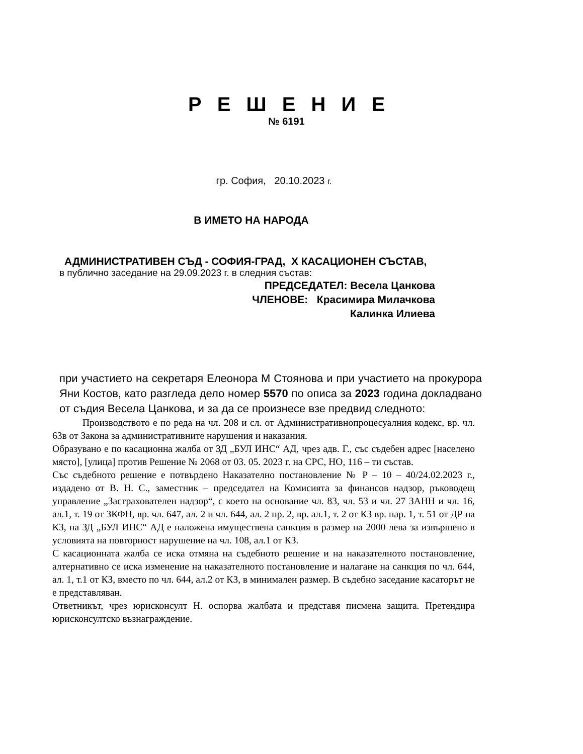Р Е Ш Е Н И Е
№ 6191
гр. София, 20.10.2023 г.
В ИМЕТО НА НАРОДА
АДМИНИСТРАТИВЕН СЪД - СОФИЯ-ГРАД, Х КАСАЦИОНЕН СЪСТАВ,
в публично заседание на 29.09.2023 г. в следния състав:
ПРЕДСЕДАТЕЛ: Весела Цанкова
ЧЛЕНОВЕ: Красимира Милачкова
Калинка Илиева
при участието на секретаря Елеонора М Стоянова и при участието на прокурора Яни Костов, като разгледа дело номер 5570 по описа за 2023 година докладвано от съдия Весела Цанкова, и за да се произнесе взе предвид следното:
Производството е по реда на чл. 208 и сл. от Административнопроцесуалния кодекс, вр. чл. 63в от Закона за административните нарушения и наказания.
Образувано е по касационна жалба от ЗД „БУЛ ИНС“ АД, чрез адв. Г., със съдебен адрес [населено място], [улица] против Решение № 2068 от 03. 05. 2023 г. на СРС, НО, 116 – ти състав.
Със съдебното решение е потвърдено Наказателно постановление № Р – 10 – 40/24.02.2023 г., издадено от В. Н. С., заместник – председател на Комисията за финансов надзор, ръководещ управление „Застрахователен надзор“, с което на основание чл. 83, чл. 53 и чл. 27 ЗАНН и чл. 16, ал.1, т. 19 от ЗКФН, вр. чл. 647, ал. 2 и чл. 644, ал. 2 пр. 2, вр. ал.1, т. 2 от КЗ вр. пар. 1, т. 51 от ДР на КЗ, на ЗД „БУЛ ИНС“ АД е наложена имуществена санкция в размер на 2000 лева за извършено в условията на повторност нарушение на чл. 108, ал.1 от КЗ.
С касационната жалба се иска отмяна на съдебното решение и на наказателното постановление, алтернативно се иска изменение на наказателното постановление и налагане на санкция по чл. 644, ал. 1, т.1 от КЗ, вместо по чл. 644, ал.2 от КЗ, в минимален размер. В съдебно заседание касаторът не е представляван.
Ответникът, чрез юрисконсулт Н. оспорва жалбата и представя писмена защита. Претендира юрисконсултско възнаграждение.